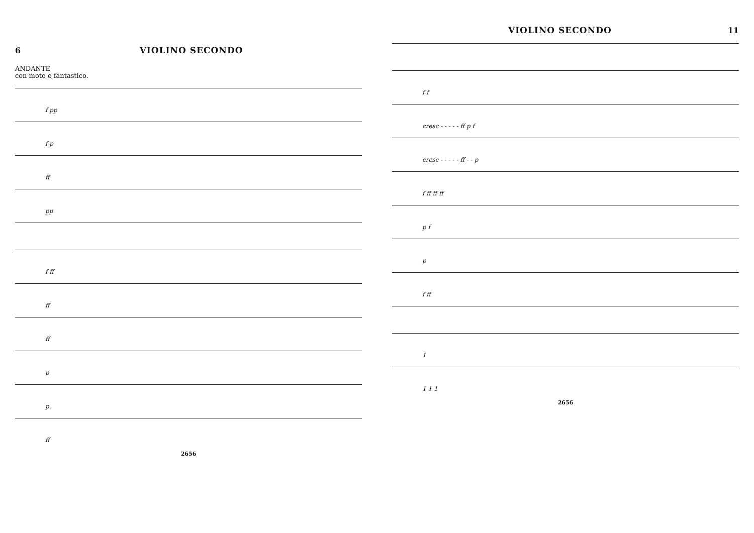6 VIOLINO SECONDO
ANDANTE
con moto e fantastico.
f pp
f p
ff
pp
f ff
ff
ff
p
p.
ff
2656
VIOLINO SECONDO 11
f f
cresc - - - - - ff p f
cresc - - - - - ff - - p
f ff ff ff
p f
p
f ff
1
1 1 1
2656